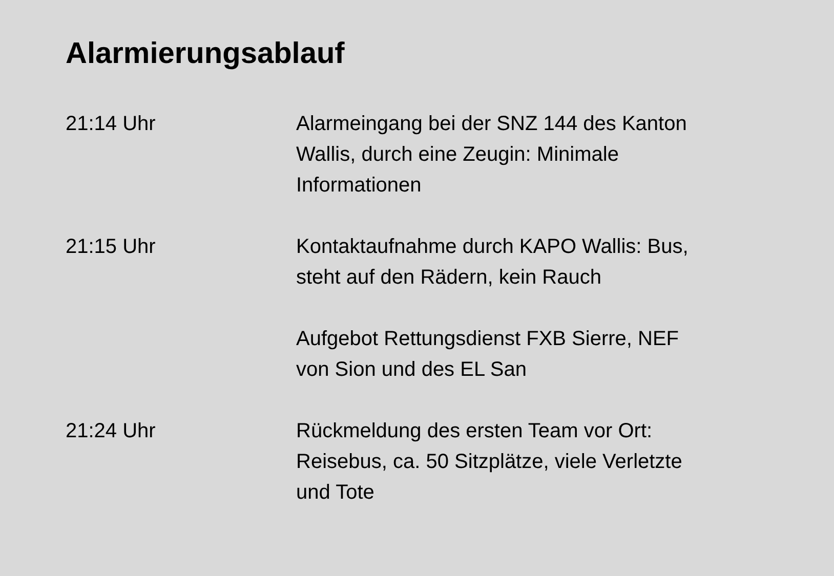Alarmierungsablauf
21:14 Uhr Alarmeingang bei der SNZ 144 des Kanton Wallis, durch eine Zeugin: Minimale Informationen
21:15 Uhr Kontaktaufnahme durch KAPO Wallis: Bus, steht auf den Rädern, kein Rauch
Aufgebot Rettungsdienst FXB Sierre, NEF von Sion und des EL San
21:24 Uhr Rückmeldung des ersten Team vor Ort: Reisebus, ca. 50 Sitzplätze, viele Verletzte und Tote